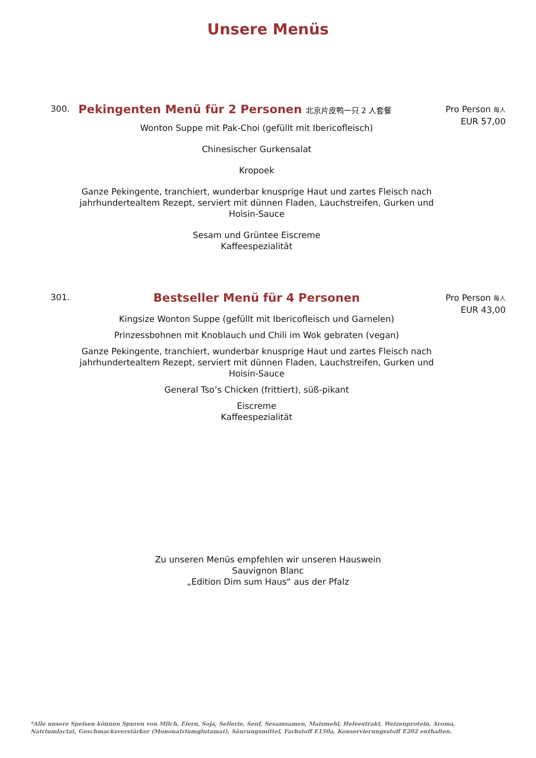Unsere Menüs
300.
Pekingenten Menü für 2 Personen 北京片皮鸭一只 2 人套餐
Wonton Suppe mit Pak-Choi (gefüllt mit Ibericofleisch)
Chinesischer Gurkensalat
Kropoek
Ganze Pekingente, tranchiert, wunderbar knusprige Haut und zartes Fleisch nach jahrhundertealtem Rezept, serviert mit dünnen Fladen, Lauchstreifen, Gurken und Hoisin-Sauce
Sesam und Grüntee Eiscreme
Kaffeespezialität
Pro Person 每人
EUR 57,00
301.
Bestseller Menü für 4 Personen
Kingsize Wonton Suppe (gefüllt mit Ibericofleisch und Garnelen)
Prinzessbohnen mit Knoblauch und Chili im Wok gebraten (vegan)
Ganze Pekingente, tranchiert, wunderbar knusprige Haut und zartes Fleisch nach jahrhundertealtem Rezept, serviert mit dünnen Fladen, Lauchstreifen, Gurken und Hoisin-Sauce
General Tso’s Chicken (frittiert), süß-pikant
Eiscreme
Kaffeespezialität
Pro Person 每人
EUR 43,00
Zu unseren Menüs empfehlen wir unseren Hauswein
Sauvignon Blanc
„Edition Dim sum Haus“ aus der Pfalz
*Alle unsere Speisen können Spuren von Milch, Eiern, Soja, Sellerie, Senf, Sesamsamen, Maismehl, Hefeextrakt, Weizenprotein, Aroma, Natriumlactat, Geschmacksverstärker (Mononatriumglutamat), Säurungsmittel, Farbstoff E150a, Konservierungsstoff E202 enthalten.